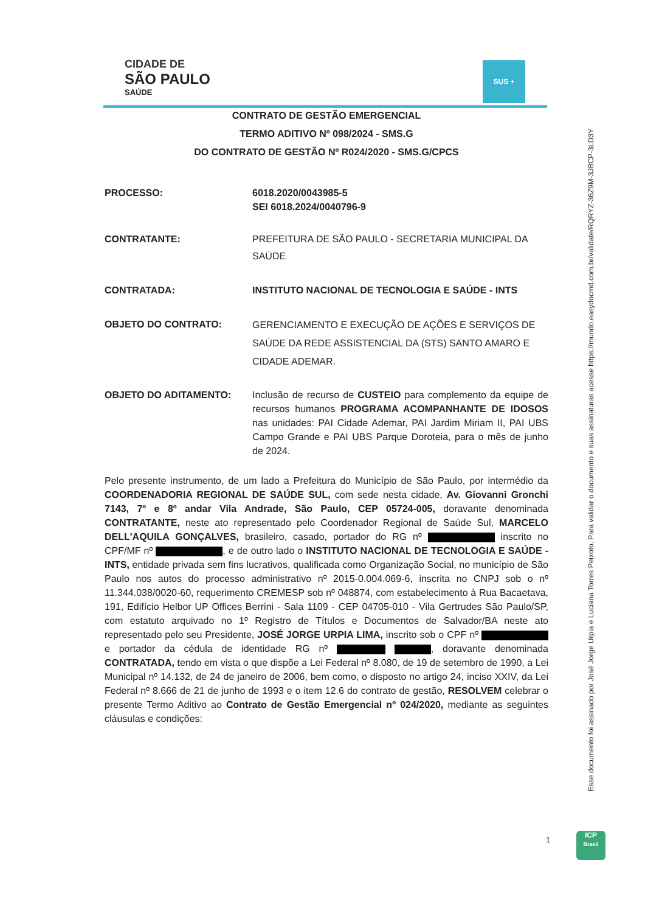CIDADE DE
SÃO PAULO
SAÚDE
SUS +
CONTRATO DE GESTÃO EMERGENCIAL
TERMO ADITIVO Nº 098/2024 - SMS.G
DO CONTRATO DE GESTÃO Nº R024/2020 - SMS.G/CPCS
PROCESSO: 6018.2020/0043985-5
SEI 6018.2024/0040796-9
CONTRATANTE: PREFEITURA DE SÃO PAULO - SECRETARIA MUNICIPAL DA SAÚDE
CONTRATADA: INSTITUTO NACIONAL DE TECNOLOGIA E SAÚDE - INTS
OBJETO DO CONTRATO:
GERENCIAMENTO E EXECUÇÃO DE AÇÕES E SERVIÇOS DE SAÚDE DA REDE ASSISTENCIAL DA (STS) SANTO AMARO E CIDADE ADEMAR.
OBJETO DO ADITAMENTO: Inclusão de recurso de CUSTEIO para complemento da equipe de recursos humanos PROGRAMA ACOMPANHANTE DE IDOSOS nas unidades: PAI Cidade Ademar, PAI Jardim Miriam II, PAI UBS Campo Grande e PAI UBS Parque Doroteia, para o mês de junho de 2024.
Pelo presente instrumento, de um lado a Prefeitura do Município de São Paulo, por intermédio da COORDENADORIA REGIONAL DE SAÚDE SUL, com sede nesta cidade, Av. Giovanni Gronchi 7143, 7º e 8º andar Vila Andrade, São Paulo, CEP 05724-005, doravante denominada CONTRATANTE, neste ato representado pelo Coordenador Regional de Saúde Sul, MARCELO DELL'AQUILA GONÇALVES, brasileiro, casado, portador do RG nº inscrito no CPF/MF nº , e de outro lado o INSTITUTO NACIONAL DE TECNOLOGIA E SAÚDE - INTS, entidade privada sem fins lucrativos, qualificada como Organização Social, no município de São Paulo nos autos do processo administrativo nº 2015-0.004.069-6, inscrita no CNPJ sob o nº 11.344.038/0020-60, requerimento CREMESP sob nº 048874, com estabelecimento à Rua Bacaetava, 191, Edifício Helbor UP Offices Berrini - Sala 1109 - CEP 04705-010 - Vila Gertrudes São Paulo/SP, com estatuto arquivado no 1º Registro de Títulos e Documentos de Salvador/BA neste ato representado pelo seu Presidente, JOSÉ JORGE URPIA LIMA, inscrito sob o CPF nº e portador da cédula de identidade RG nº , doravante denominada CONTRATADA, tendo em vista o que dispõe a Lei Federal nº 8.080, de 19 de setembro de 1990, a Lei Municipal nº 14.132, de 24 de janeiro de 2006, bem como, o disposto no artigo 24, inciso XXIV, da Lei Federal nº 8.666 de 21 de junho de 1993 e o item 12.6 do contrato de gestão, RESOLVEM celebrar o presente Termo Aditivo ao Contrato de Gestão Emergencial nº 024/2020, mediante as seguintes cláusulas e condições:
Esse documento foi assinado por José Jorge Urpia e Luciana Torres Peixoto. Para validar o documento e suas assinaturas acesse https://mundo.easydocmd.com.br/validate/RQRYZ-36Z9M-3JBCP-3LD3Y
1
ICP
Brasil